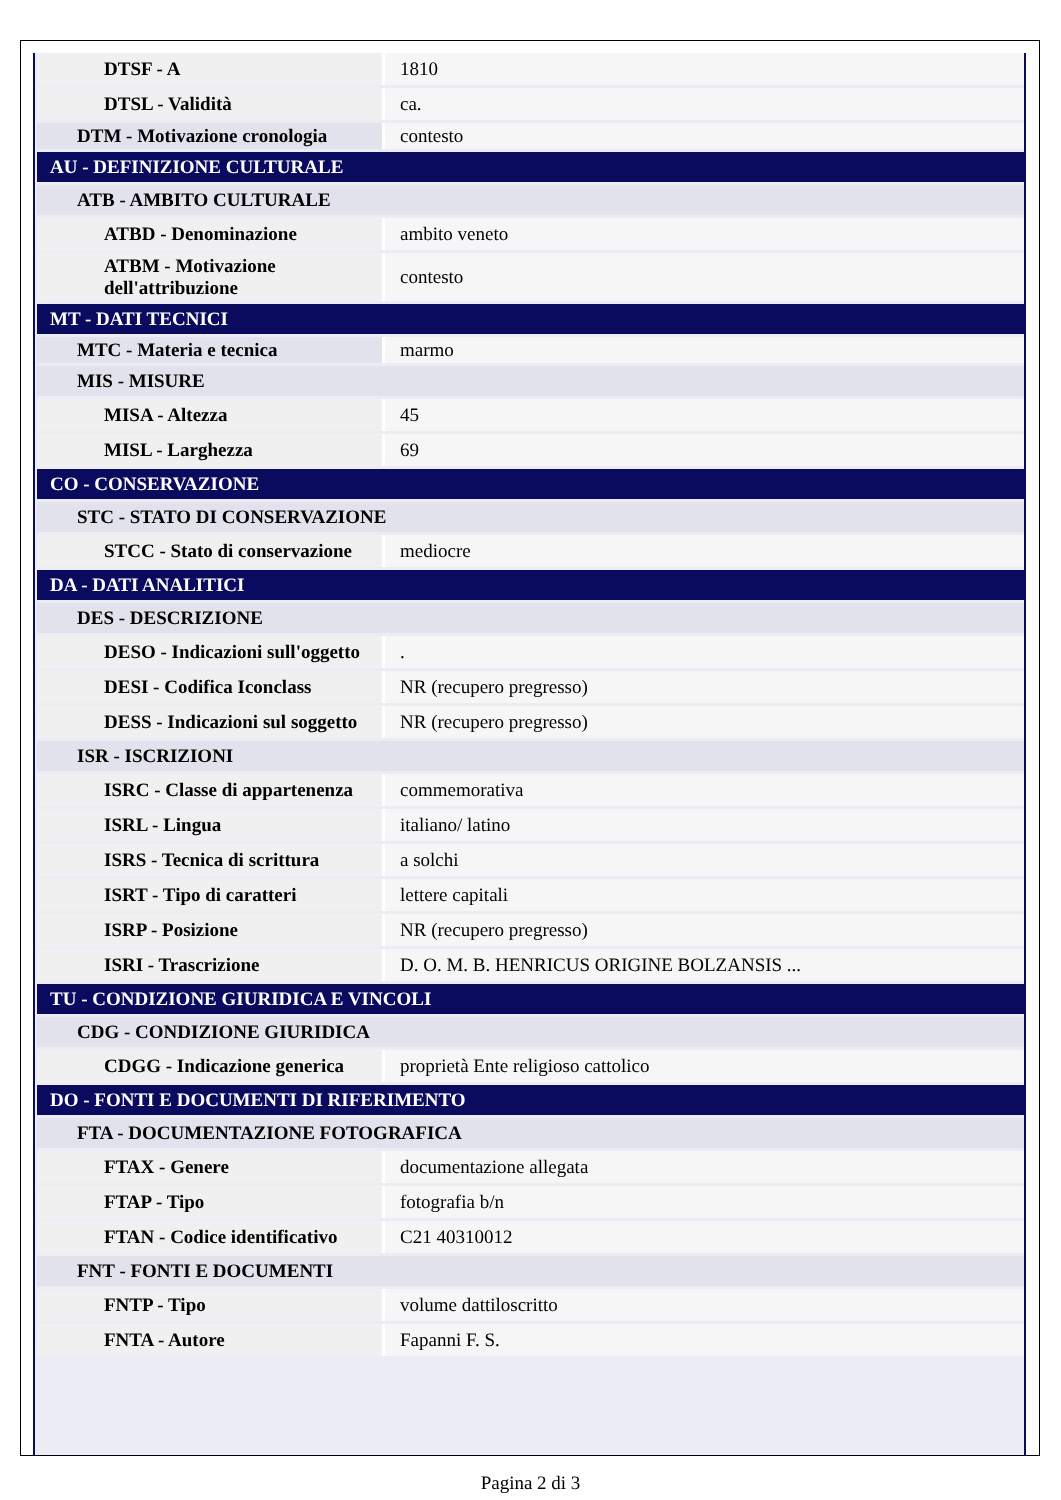| DTSF - A | 1810 |
| DTSL - Validità | ca. |
| DTM - Motivazione cronologia | contesto |
| AU - DEFINIZIONE CULTURALE | |
| ATB - AMBITO CULTURALE | |
| ATBD - Denominazione | ambito veneto |
| ATBM - Motivazione dell'attribuzione | contesto |
| MT - DATI TECNICI | |
| MTC - Materia e tecnica | marmo |
| MIS - MISURE | |
| MISA - Altezza | 45 |
| MISL - Larghezza | 69 |
| CO - CONSERVAZIONE | |
| STC - STATO DI CONSERVAZIONE | |
| STCC - Stato di conservazione | mediocre |
| DA - DATI ANALITICI | |
| DES - DESCRIZIONE | |
| DESO - Indicazioni sull'oggetto | . |
| DESI - Codifica Iconclass | NR (recupero pregresso) |
| DESS - Indicazioni sul soggetto | NR (recupero pregresso) |
| ISR - ISCRIZIONI | |
| ISRC - Classe di appartenenza | commemorativa |
| ISRL - Lingua | italiano/ latino |
| ISRS - Tecnica di scrittura | a solchi |
| ISRT - Tipo di caratteri | lettere capitali |
| ISRP - Posizione | NR (recupero pregresso) |
| ISRI - Trascrizione | D. O. M. B. HENRICUS ORIGINE BOLZANSIS ... |
| TU - CONDIZIONE GIURIDICA E VINCOLI | |
| CDG - CONDIZIONE GIURIDICA | |
| CDGG - Indicazione generica | proprietà Ente religioso cattolico |
| DO - FONTI E DOCUMENTI DI RIFERIMENTO | |
| FTA - DOCUMENTAZIONE FOTOGRAFICA | |
| FTAX - Genere | documentazione allegata |
| FTAP - Tipo | fotografia b/n |
| FTAN - Codice identificativo | C21 40310012 |
| FNT - FONTI E DOCUMENTI | |
| FNTP - Tipo | volume dattiloscritto |
| FNTA - Autore | Fapanni F. S. |
Pagina 2 di 3